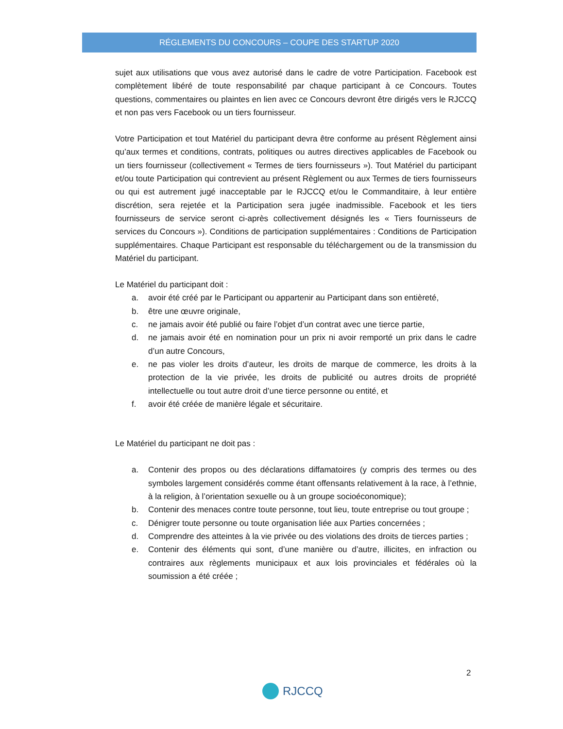RÉGLEMENTS DU CONCOURS – COUPE DES STARTUP 2020
sujet aux utilisations que vous avez autorisé dans le cadre de votre Participation. Facebook est complètement libéré de toute responsabilité par chaque participant à ce Concours. Toutes questions, commentaires ou plaintes en lien avec ce Concours devront être dirigés vers le RJCCQ et non pas vers Facebook ou un tiers fournisseur.
Votre Participation et tout Matériel du participant devra être conforme au présent Règlement ainsi qu’aux termes et conditions, contrats, politiques ou autres directives applicables de Facebook ou un tiers fournisseur (collectivement « Termes de tiers fournisseurs »). Tout Matériel du participant et/ou toute Participation qui contrevient au présent Règlement ou aux Termes de tiers fournisseurs ou qui est autrement jugé inacceptable par le RJCCQ et/ou le Commanditaire, à leur entière discrétion, sera rejetée et la Participation sera jugée inadmissible. Facebook et les tiers fournisseurs de service seront ci-après collectivement désignés les « Tiers fournisseurs de services du Concours »). Conditions de participation supplémentaires : Conditions de Participation supplémentaires. Chaque Participant est responsable du téléchargement ou de la transmission du Matériel du participant.
Le Matériel du participant doit :
a. avoir été créé par le Participant ou appartenir au Participant dans son entièreté,
b. être une œuvre originale,
c. ne jamais avoir été publié ou faire l’objet d’un contrat avec une tierce partie,
d. ne jamais avoir été en nomination pour un prix ni avoir remporté un prix dans le cadre d’un autre Concours,
e. ne pas violer les droits d’auteur, les droits de marque de commerce, les droits à la protection de la vie privée, les droits de publicité ou autres droits de propriété intellectuelle ou tout autre droit d’une tierce personne ou entité, et
f. avoir été créée de manière légale et sécuritaire.
Le Matériel du participant ne doit pas :
a. Contenir des propos ou des déclarations diffamatoires (y compris des termes ou des symboles largement considérés comme étant offensants relativement à la race, à l’ethnie, à la religion, à l’orientation sexuelle ou à un groupe socioéconomique);
b. Contenir des menaces contre toute personne, tout lieu, toute entreprise ou tout groupe ;
c. Dénigrer toute personne ou toute organisation liée aux Parties concernées ;
d. Comprendre des atteintes à la vie privée ou des violations des droits de tierces parties ;
e. Contenir des éléments qui sont, d’une manière ou d’autre, illicites, en infraction ou contraires aux règlements municipaux et aux lois provinciales et fédérales où la soumission a été créée ;
2
RJCCQ